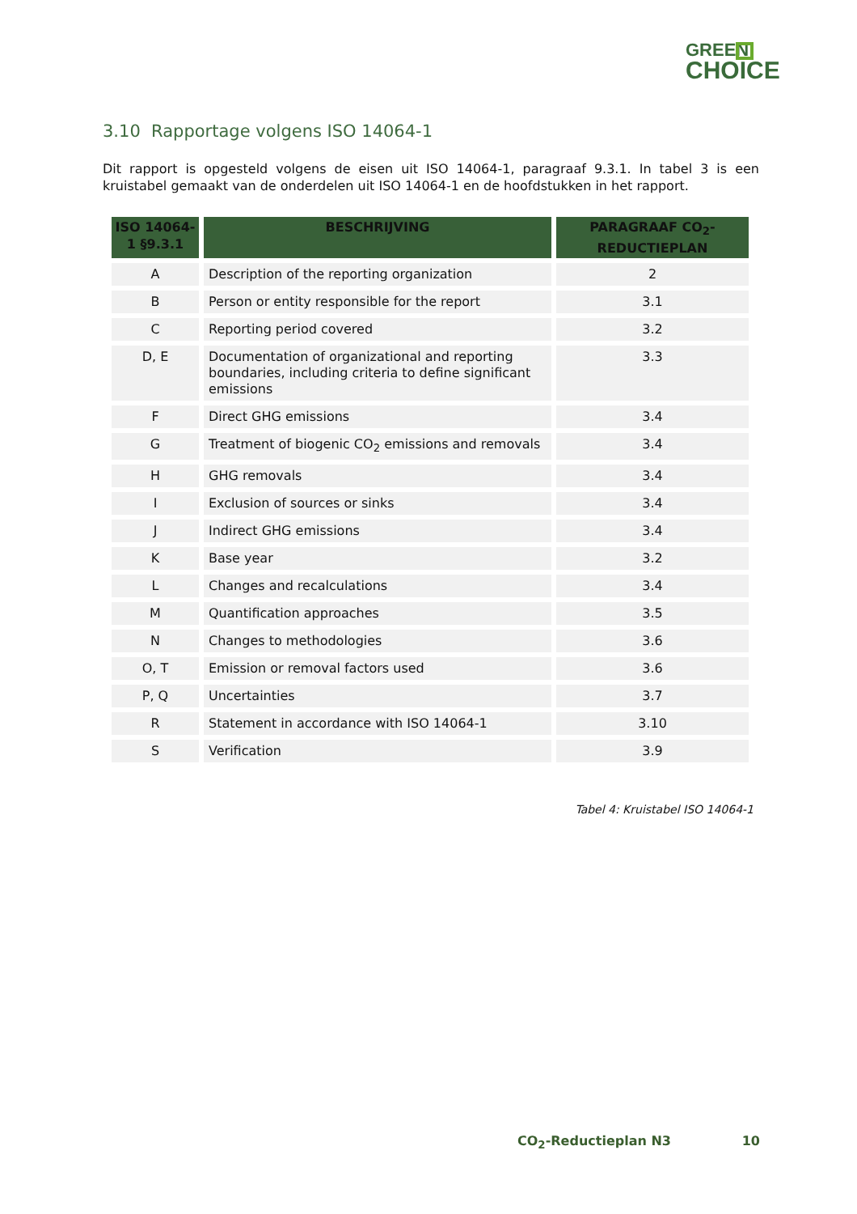GREEN
CHOICE
3.10 Rapportage volgens ISO 14064-1
Dit rapport is opgesteld volgens de eisen uit ISO 14064-1, paragraaf 9.3.1. In tabel 3 is een kruistabel gemaakt van de onderdelen uit ISO 14064-1 en de hoofdstukken in het rapport.
| ISO 14064-1 §9.3.1 | BESCHRIJVING | PARAGRAAF CO<sub>2</sub>-REDUCTIEPLAN |
| --- | --- | --- |
| A | Description of the reporting organization | 2 |
| B | Person or entity responsible for the report | 3.1 |
| C | Reporting period covered | 3.2 |
| D, E | Documentation of organizational and reporting boundaries, including criteria to define significant emissions | 3.3 |
| F | Direct GHG emissions | 3.4 |
| G | Treatment of biogenic CO<sub>2</sub> emissions and removals | 3.4 |
| H | GHG removals | 3.4 |
| I | Exclusion of sources or sinks | 3.4 |
| J | Indirect GHG emissions | 3.4 |
| K | Base year | 3.2 |
| L | Changes and recalculations | 3.4 |
| M | Quantification approaches | 3.5 |
| N | Changes to methodologies | 3.6 |
| O, T | Emission or removal factors used | 3.6 |
| P, Q | Uncertainties | 3.7 |
| R | Statement in accordance with ISO 14064-1 | 3.10 |
| S | Verification | 3.9 |
Tabel 4: Kruistabel ISO 14064-1
CO<sub>2</sub>-Reductieplan N3 10